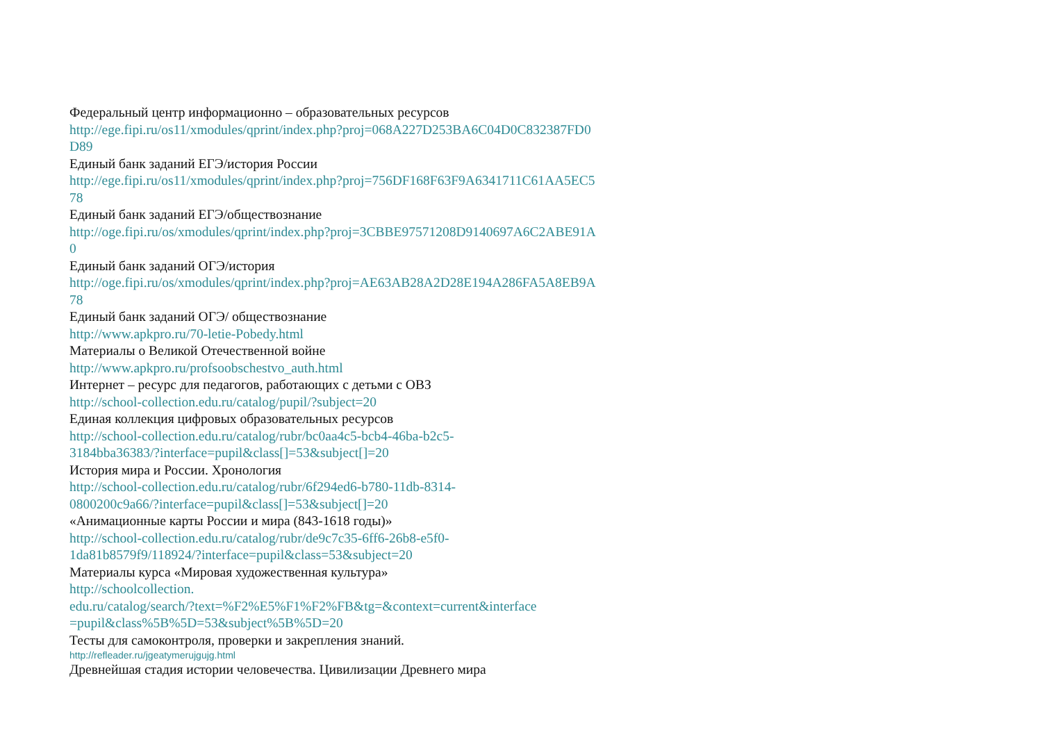Федеральный центр информационно – образовательных ресурсов
http://ege.fipi.ru/os11/xmodules/qprint/index.php?proj=068A227D253BA6C04D0C832387FD0
D89
Единый банк заданий ЕГЭ/история России
http://ege.fipi.ru/os11/xmodules/qprint/index.php?proj=756DF168F63F9A6341711C61AA5EC5
78
Единый банк заданий ЕГЭ/обществознание
http://oge.fipi.ru/os/xmodules/qprint/index.php?proj=3CBBE97571208D9140697A6C2ABE91A
0
Единый банк заданий ОГЭ/история
http://oge.fipi.ru/os/xmodules/qprint/index.php?proj=AE63AB28A2D28E194A286FA5A8EB9A
78
Единый банк заданий ОГЭ/ обществознание
http://www.apkpro.ru/70-letie-Pobedy.html
Материалы о Великой Отечественной войне
http://www.apkpro.ru/profsoobschestvo_auth.html
Интернет – ресурс для педагогов, работающих с детьми с ОВЗ
http://school-collection.edu.ru/catalog/pupil/?subject=20
Единая коллекция цифровых образовательных ресурсов
http://school-collection.edu.ru/catalog/rubr/bc0aa4c5-bcb4-46ba-b2c5-
3184bba36383/?interface=pupil&class[]=53&subject[]=20
История мира и России. Хронология
http://school-collection.edu.ru/catalog/rubr/6f294ed6-b780-11db-8314-
0800200c9a66/?interface=pupil&class[]=53&subject[]=20
«Анимационные карты России и мира (843-1618 годы)»
http://school-collection.edu.ru/catalog/rubr/de9c7c35-6ff6-26b8-e5f0-
1da81b8579f9/118924/?interface=pupil&class=53&subject=20
Материалы курса «Мировая художественная культура»
http://schoolcollection.
edu.ru/catalog/search/?text=%F2%E5%F1%F2%FB&tg=&context=current&interface
=pupil&class%5B%5D=53&subject%5B%5D=20
Тесты для самоконтроля, проверки и закрепления знаний.
http://refleader.ru/jgeatymerujgujg.html
Древнейшая стадия истории человечества. Цивилизации Древнего мира